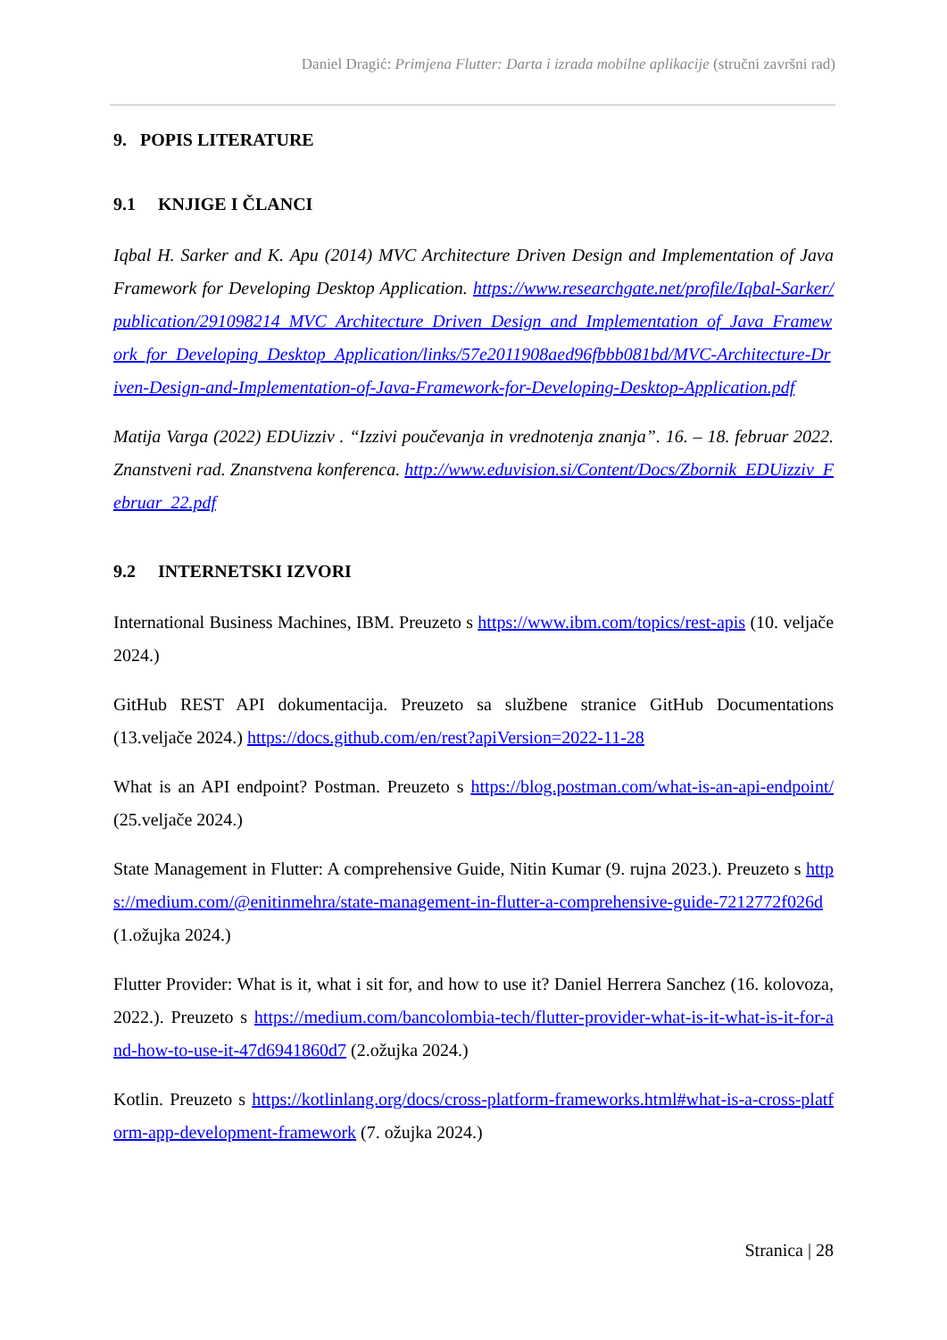Daniel Dragić: Primjena Flutter: Darta i izrada mobilne aplikacije (stručni završni rad)
9. POPIS LITERATURE
9.1 KNJIGE I ČLANCI
Iqbal H. Sarker and K. Apu (2014) MVC Architecture Driven Design and Implementation of Java Framework for Developing Desktop Application. https://www.researchgate.net/profile/Iqbal-Sarker/publication/291098214_MVC_Architecture_Driven_Design_and_Implementation_of_Java_Framework_for_Developing_Desktop_Application/links/57e2011908aed96fbbb081bd/MVC-Architecture-Driven-Design-and-Implementation-of-Java-Framework-for-Developing-Desktop-Application.pdf
Matija Varga (2022) EDUizziv . “Izzivi poučevanja in vrednotenja znanja”. 16. – 18. februar 2022. Znanstveni rad. Znanstvena konferenca. http://www.eduvision.si/Content/Docs/Zbornik_EDUizziv_Februar_22.pdf
9.2 INTERNETSKI IZVORI
International Business Machines, IBM. Preuzeto s https://www.ibm.com/topics/rest-apis (10. veljače 2024.)
GitHub REST API dokumentacija. Preuzeto sa službene stranice GitHub Documentations (13.veljače 2024.) https://docs.github.com/en/rest?apiVersion=2022-11-28
What is an API endpoint? Postman. Preuzeto s https://blog.postman.com/what-is-an-api-endpoint/ (25.veljače 2024.)
State Management in Flutter: A comprehensive Guide, Nitin Kumar (9. rujna 2023.). Preuzeto s https://medium.com/@enitinmehra/state-management-in-flutter-a-comprehensive-guide-7212772f026d (1.ožujka 2024.)
Flutter Provider: What is it, what i sit for, and how to use it? Daniel Herrera Sanchez (16. kolovoza, 2022.). Preuzeto s https://medium.com/bancolombia-tech/flutter-provider-what-is-it-what-is-it-for-and-how-to-use-it-47d6941860d7 (2.ožujka 2024.)
Kotlin. Preuzeto s https://kotlinlang.org/docs/cross-platform-frameworks.html#what-is-a-cross-platform-app-development-framework (7. ožujka 2024.)
Stranica | 28